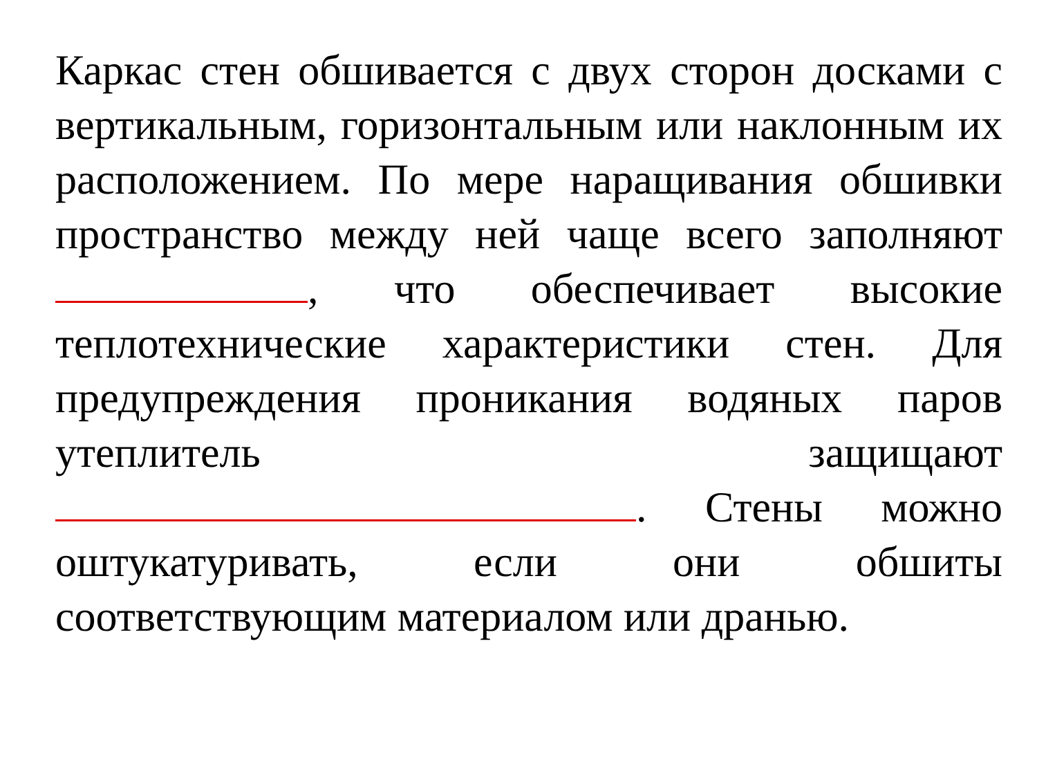Каркас стен обшивается с двух сторон досками с вертикальным, горизонтальным или наклонным их расположением. По мере наращивания обшивки пространство между ней чаще всего заполняют , что обеспечивает высокие теплотехнические характеристики стен. Для предупреждения проникания водяных паров утеплитель защищают . Стены можно оштукатуривать, если они обшиты соответствующим материалом или дранью.